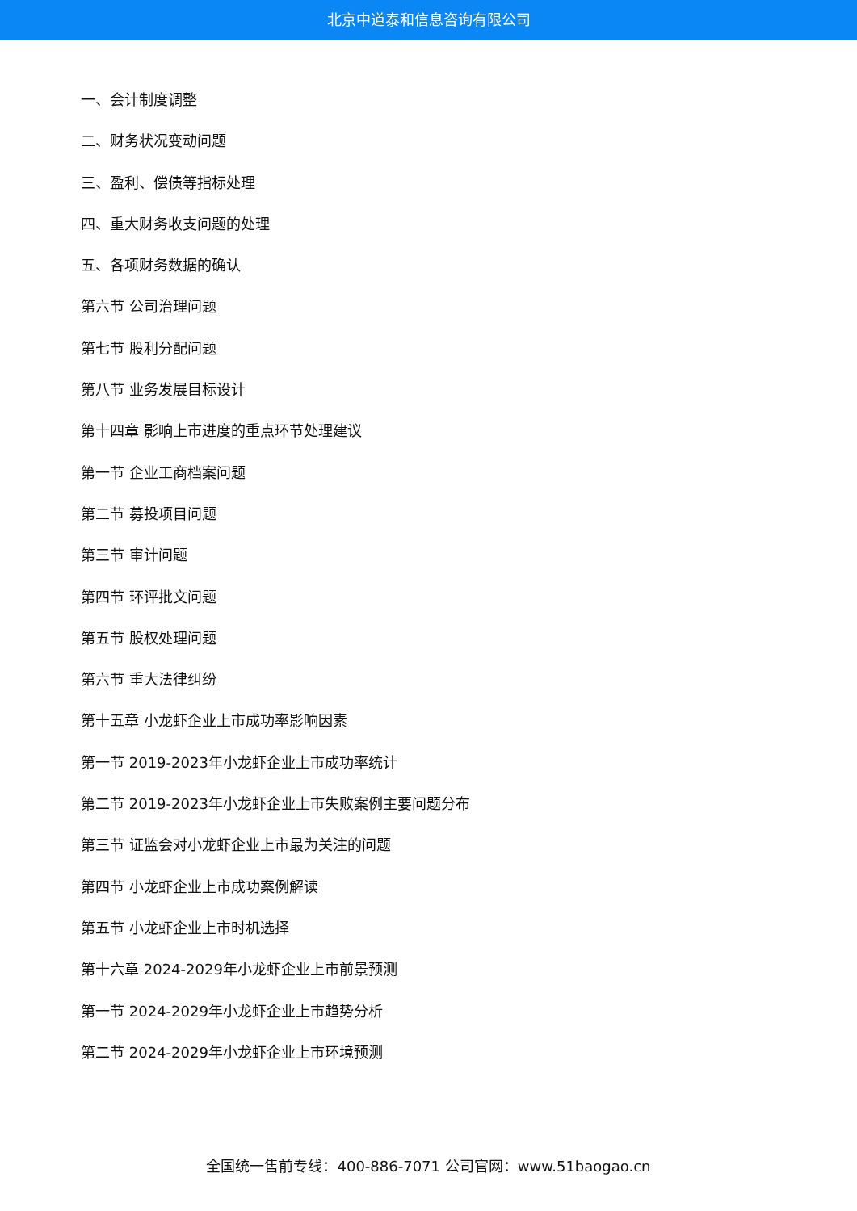北京中道泰和信息咨询有限公司
一、会计制度调整
二、财务状况变动问题
三、盈利、偿债等指标处理
四、重大财务收支问题的处理
五、各项财务数据的确认
第六节 公司治理问题
第七节 股利分配问题
第八节 业务发展目标设计
第十四章 影响上市进度的重点环节处理建议
第一节 企业工商档案问题
第二节 募投项目问题
第三节 审计问题
第四节 环评批文问题
第五节 股权处理问题
第六节 重大法律纠纷
第十五章 小龙虾企业上市成功率影响因素
第一节 2019-2023年小龙虾企业上市成功率统计
第二节 2019-2023年小龙虾企业上市失败案例主要问题分布
第三节 证监会对小龙虾企业上市最为关注的问题
第四节 小龙虾企业上市成功案例解读
第五节 小龙虾企业上市时机选择
第十六章 2024-2029年小龙虾企业上市前景预测
第一节 2024-2029年小龙虾企业上市趋势分析
第二节 2024-2029年小龙虾企业上市环境预测
全国统一售前专线：400-886-7071 公司官网：www.51baogao.cn